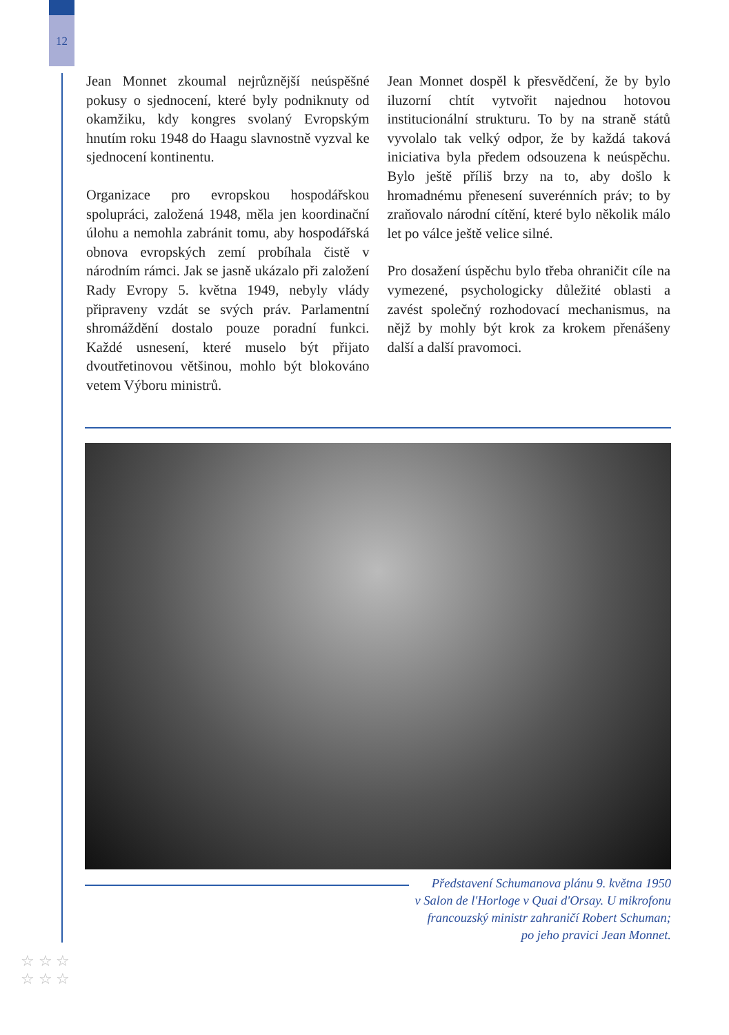12
Jean Monnet zkoumal nejrůznější neúspěšné pokusy o sjednocení, které byly podniknuty od okamžiku, kdy kongres svolaný Evropským hnutím roku 1948 do Haagu slavnostně vyzval ke sjednocení kontinentu.
Organizace pro evropskou hospodářskou spolupráci, založená 1948, měla jen koordinační úlohu a nemohla zabránit tomu, aby hospodářská obnova evropských zemí probíhala čistě v národním rámci. Jak se jasně ukázalo při založení Rady Evropy 5. května 1949, nebyly vlády připraveny vzdát se svých práv. Parlamentní shromáždění dostalo pouze poradní funkci. Každé usnesení, které muselo být přijato dvoutřetinovou většinou, mohlo být blokováno vetem Výboru ministrů.
Jean Monnet dospěl k přesvědčení, že by bylo iluzorní chtít vytvořit najednou hotovou institucionální strukturu. To by na straně států vyvolalo tak velký odpor, že by každá taková iniciativa byla předem odsouzena k neúspěchu. Bylo ještě příliš brzy na to, aby došlo k hromadnému přenesení suverénních práv; to by zraňovalo národní cítění, které bylo několik málo let po válce ještě velice silné.
Pro dosažení úspěchu bylo třeba ohraničit cíle na vymezené, psychologicky důležité oblasti a zavést společný rozhodovací mechanismus, na nějž by mohly být krok za krokem přenášeny další a další pravomoci.
Představení Schumanova plánu 9. května 1950
v Salon de l'Horloge v Quai d'Orsay. U mikrofonu
francouzský ministr zahraničí Robert Schuman;
po jeho pravici Jean Monnet.
☆ ☆ ☆
☆ ☆ ☆